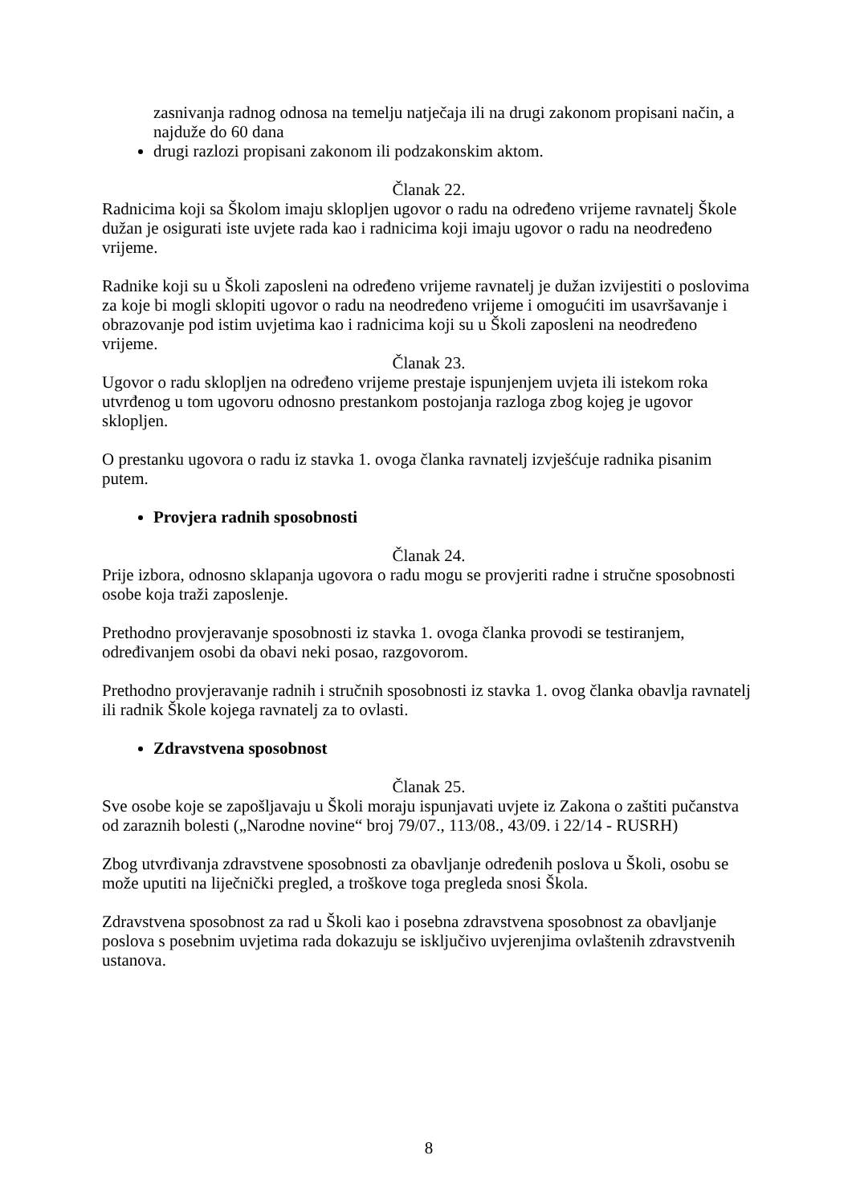zasnivanja radnog odnosa na temelju natječaja ili na drugi zakonom propisani način, a najduže do 60 dana
drugi razlozi propisani zakonom ili podzakonskim aktom.
Članak 22.
Radnicima koji sa Školom imaju sklopljen ugovor o radu na određeno vrijeme ravnatelj Škole dužan je osigurati iste uvjete rada kao i radnicima koji imaju ugovor o radu na neodređeno vrijeme.
Radnike koji su u Školi zaposleni na određeno vrijeme ravnatelj je dužan izvijestiti o poslovima za koje bi mogli sklopiti ugovor o radu na neodređeno vrijeme i omogućiti im usavršavanje i obrazovanje pod istim uvjetima kao i radnicima koji su u Školi zaposleni na neodređeno vrijeme.
Članak 23.
Ugovor o radu sklopljen na određeno vrijeme prestaje ispunjenjem uvjeta ili istekom roka utvrđenog u tom ugovoru odnosno prestankom postojanja razloga zbog kojeg je ugovor sklopljen.
O prestanku ugovora o radu iz stavka 1. ovoga članka ravnatelj izvješćuje radnika pisanim putem.
Provjera radnih sposobnosti
Članak 24.
Prije izbora, odnosno sklapanja ugovora o radu mogu se provjeriti radne i stručne sposobnosti osobe koja traži zaposlenje.
Prethodno provjeravanje sposobnosti iz stavka 1. ovoga članka provodi se testiranjem, određivanjem osobi da obavi neki posao, razgovorom.
Prethodno provjeravanje radnih i stručnih sposobnosti iz stavka 1. ovog članka obavlja ravnatelj ili radnik Škole kojega ravnatelj za to ovlasti.
Zdravstvena sposobnost
Članak 25.
Sve osobe koje se zapošljavaju u Školi moraju ispunjavati uvjete iz Zakona o zaštiti pučanstva od zaraznih bolesti („Narodne novine“ broj 79/07., 113/08., 43/09. i 22/14 - RUSRH)
Zbog utvrđivanja zdravstvene sposobnosti za obavljanje određenih poslova u Školi, osobu se može uputiti na liječnički pregled, a troškove toga pregleda snosi Škola.
Zdravstvena sposobnost za rad u Školi kao i posebna zdravstvena sposobnost za obavljanje poslova s posebnim uvjetima rada dokazuju se isključivo uvjerenjima ovlaštenih zdravstvenih ustanova.
8